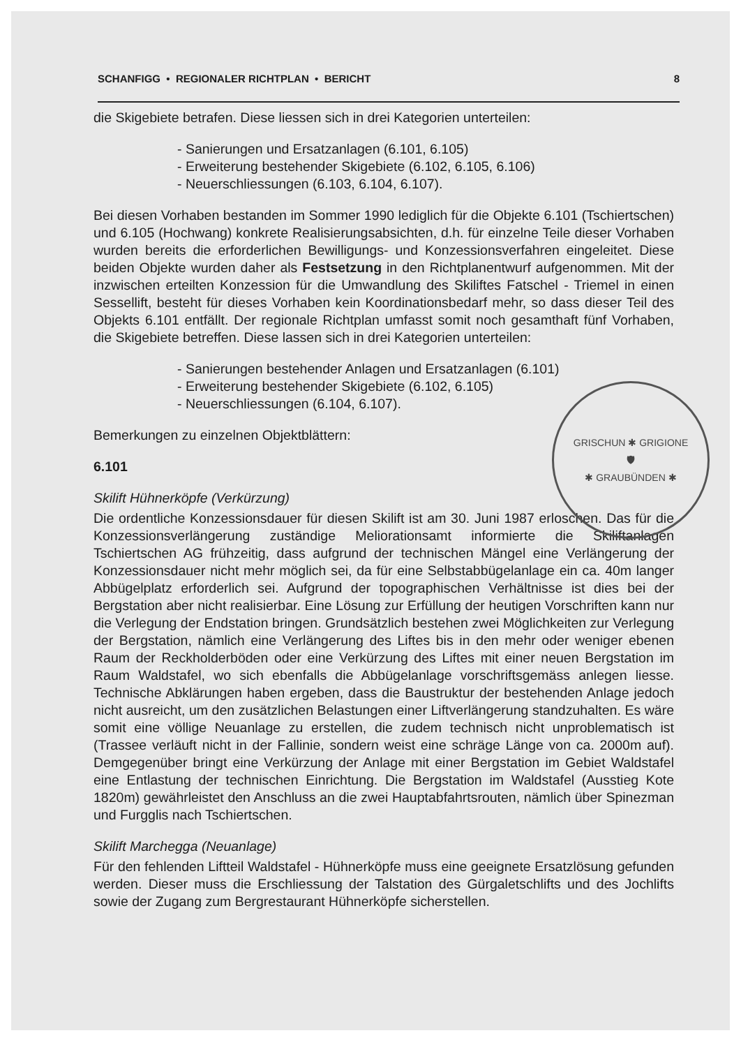SCHANFIGG • REGIONALER RICHTPLAN • BERICHT 8
die Skigebiete betrafen. Diese liessen sich in drei Kategorien unterteilen:
- Sanierungen und Ersatzanlagen (6.101, 6.105)
- Erweiterung bestehender Skigebiete (6.102, 6.105, 6.106)
- Neuerschliessungen (6.103, 6.104, 6.107).
Bei diesen Vorhaben bestanden im Sommer 1990 lediglich für die Objekte 6.101 (Tschiertschen) und 6.105 (Hochwang) konkrete Realisierungsabsichten, d.h. für einzelne Teile dieser Vorhaben wurden bereits die erforderlichen Bewilligungs- und Konzessionsverfahren eingeleitet. Diese beiden Objekte wurden daher als Festsetzung in den Richtplanentwurf aufgenommen. Mit der inzwischen erteilten Konzession für die Umwandlung des Skiliftes Fatschel - Triemel in einen Sessellift, besteht für dieses Vorhaben kein Koordinationsbedarf mehr, so dass dieser Teil des Objekts 6.101 entfällt. Der regionale Richtplan umfasst somit noch gesamthaft fünf Vorhaben, die Skigebiete betreffen. Diese lassen sich in drei Kategorien unterteilen:
- Sanierungen bestehender Anlagen und Ersatzanlagen (6.101)
- Erweiterung bestehender Skigebiete (6.102, 6.105)
- Neuerschliessungen (6.104, 6.107).
Bemerkungen zu einzelnen Objektblättern:
6.101
Skilift Hühnerköpfe (Verkürzung)
Die ordentliche Konzessionsdauer für diesen Skilift ist am 30. Juni 1987 erloschen. Das für die Konzessionsverlängerung zuständige Meliorationsamt informierte die Skiliftanlagen Tschiertschen AG frühzeitig, dass aufgrund der technischen Mängel eine Verlängerung der Konzessionsdauer nicht mehr möglich sei, da für eine Selbstabbügelanlage ein ca. 40m langer Abbügelplatz erforderlich sei. Aufgrund der topographischen Verhältnisse ist dies bei der Bergstation aber nicht realisierbar. Eine Lösung zur Erfüllung der heutigen Vorschriften kann nur die Verlegung der Endstation bringen. Grundsätzlich bestehen zwei Möglichkeiten zur Verlegung der Bergstation, nämlich eine Verlängerung des Liftes bis in den mehr oder weniger ebenen Raum der Reckholderböden oder eine Verkürzung des Liftes mit einer neuen Bergstation im Raum Waldstafel, wo sich ebenfalls die Abbügelanlage vorschriftsgemäss anlegen liesse. Technische Abklärungen haben ergeben, dass die Baustruktur der bestehenden Anlage jedoch nicht ausreicht, um den zusätzlichen Belastungen einer Liftverlängerung standzuhalten. Es wäre somit eine völlige Neuanlage zu erstellen, die zudem technisch nicht unproblematisch ist (Trassee verläuft nicht in der Fallinie, sondern weist eine schräge Länge von ca. 2000m auf). Demgegenüber bringt eine Verkürzung der Anlage mit einer Bergstation im Gebiet Waldstafel eine Entlastung der technischen Einrichtung. Die Bergstation im Waldstafel (Ausstieg Kote 1820m) gewährleistet den Anschluss an die zwei Hauptabfahrtsrouten, nämlich über Spinezman und Furgglis nach Tschiertschen.
Skilift Marchegga (Neuanlage)
Für den fehlenden Liftteil Waldstafel - Hühnerköpfe muss eine geeignete Ersatzlösung gefunden werden. Dieser muss die Erschliessung der Talstation des Gürgaletschlifts und des Jochlifts sowie der Zugang zum Bergrestaurant Hühnerköpfe sicherstellen.
GRISCHUN ✱ GRIGIONE
🛡
✱ GRAUBÜNDEN ✱